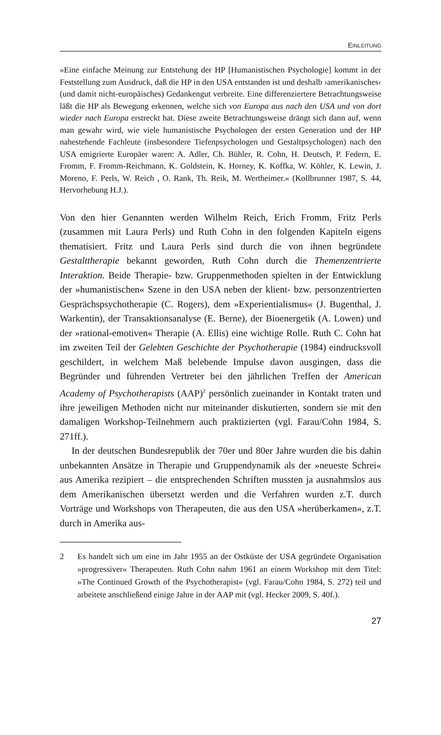EINLEITUNG
»Eine einfache Meinung zur Entstehung der HP [Humanistischen Psychologie] kommt in der Feststellung zum Ausdruck, daß die HP in den USA entstanden ist und deshalb ›amerikanisches‹ (und damit nicht-europäisches) Gedankengut verbreite. Eine differenziertere Betrachtungsweise läßt die HP als Bewegung erkennen, welche sich von Europa aus nach den USA und von dort wieder nach Europa erstreckt hat. Diese zweite Betrachtungsweise drängt sich dann auf, wenn man gewahr wird, wie viele humanistische Psychologen der ersten Generation und der HP nahestehende Fachleute (insbesondere Tiefenpsychologen und Gestaltpsychologen) nach den USA emigrierte Europäer waren: A. Adler, Ch. Bühler, R. Cohn, H. Deutsch, P. Federn, E. Fromm, F. Fromm-Reichmann, K. Goldstein, K. Horney, K. Koffka, W. Köhler, K. Lewin, J. Moreno, F. Perls, W. Reich , O. Rank, Th. Reik, M. Wertheimer.« (Kollbrunner 1987, S. 44, Hervorhebung H.J.).
Von den hier Genannten werden Wilhelm Reich, Erich Fromm, Fritz Perls (zusammen mit Laura Perls) und Ruth Cohn in den folgenden Kapiteln eigens thematisiert. Fritz und Laura Perls sind durch die von ihnen begründete Gestalttherapie bekannt geworden, Ruth Cohn durch die Themenzentrierte Interaktion. Beide Therapie- bzw. Gruppenmethoden spielten in der Entwicklung der »humanistischen« Szene in den USA neben der klient- bzw. personzentrierten Gesprächspsychotherapie (C. Rogers), dem »Experientialismus« (J. Bugenthal, J. Warkentin), der Transaktionsanalyse (E. Berne), der Bioenergetik (A. Lowen) und der »rational-emotiven« Therapie (A. Ellis) eine wichtige Rolle. Ruth C. Cohn hat im zweiten Teil der Gelebten Geschichte der Psychotherapie (1984) eindrucksvoll geschildert, in welchem Maß belebende Impulse davon ausgingen, dass die Begründer und führenden Vertreter bei den jährlichen Treffen der American Academy of Psychotherapists (AAP)<sup>2</sup> persönlich zueinander in Kontakt traten und ihre jeweiligen Methoden nicht nur miteinander diskutierten, sondern sie mit den damaligen Workshop-Teilnehmern auch praktizierten (vgl. Farau/Cohn 1984, S. 271ff.).
In der deutschen Bundesrepublik der 70er und 80er Jahre wurden die bis dahin unbekannten Ansätze in Therapie und Gruppendynamik als der »neueste Schrei« aus Amerika rezipiert – die entsprechenden Schriften mussten ja ausnahmslos aus dem Amerikanischen übersetzt werden und die Verfahren wurden z.T. durch Vorträge und Workshops von Therapeuten, die aus den USA »herüberkamen«, z.T. durch in Amerika aus-
2 Es handelt sich um eine im Jahr 1955 an der Ostküste der USA gegründete Organisation »progressiver« Therapeuten. Ruth Cohn nahm 1961 an einem Workshop mit dem Titel: »The Continued Growth of the Psychotherapist« (vgl. Farau/Cohn 1984, S. 272) teil und arbeitete anschließend einige Jahre in der AAP mit (vgl. Hecker 2009, S. 40f.).
27